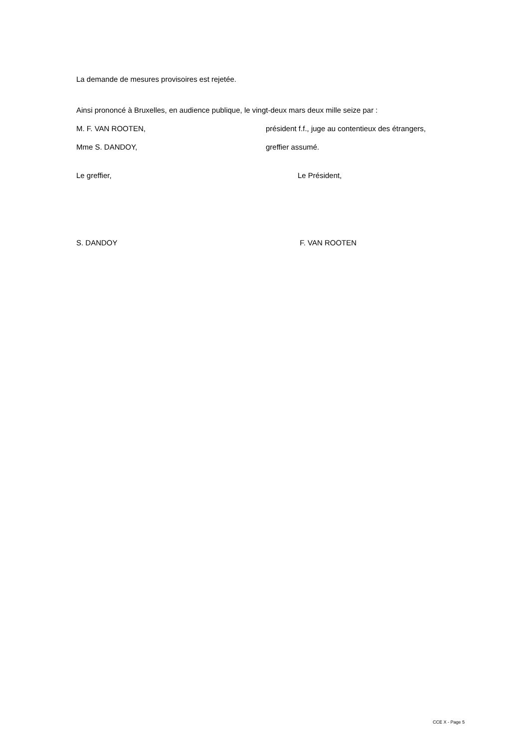La demande de mesures provisoires est rejetée.
Ainsi prononcé à Bruxelles, en audience publique, le vingt-deux mars deux mille seize par :
M. F. VAN ROOTEN, président f.f., juge au contentieux des étrangers,
Mme S. DANDOY, greffier assumé.
Le greffier, Le Président,
S. DANDOY F. VAN ROOTEN
CCE X - Page 5